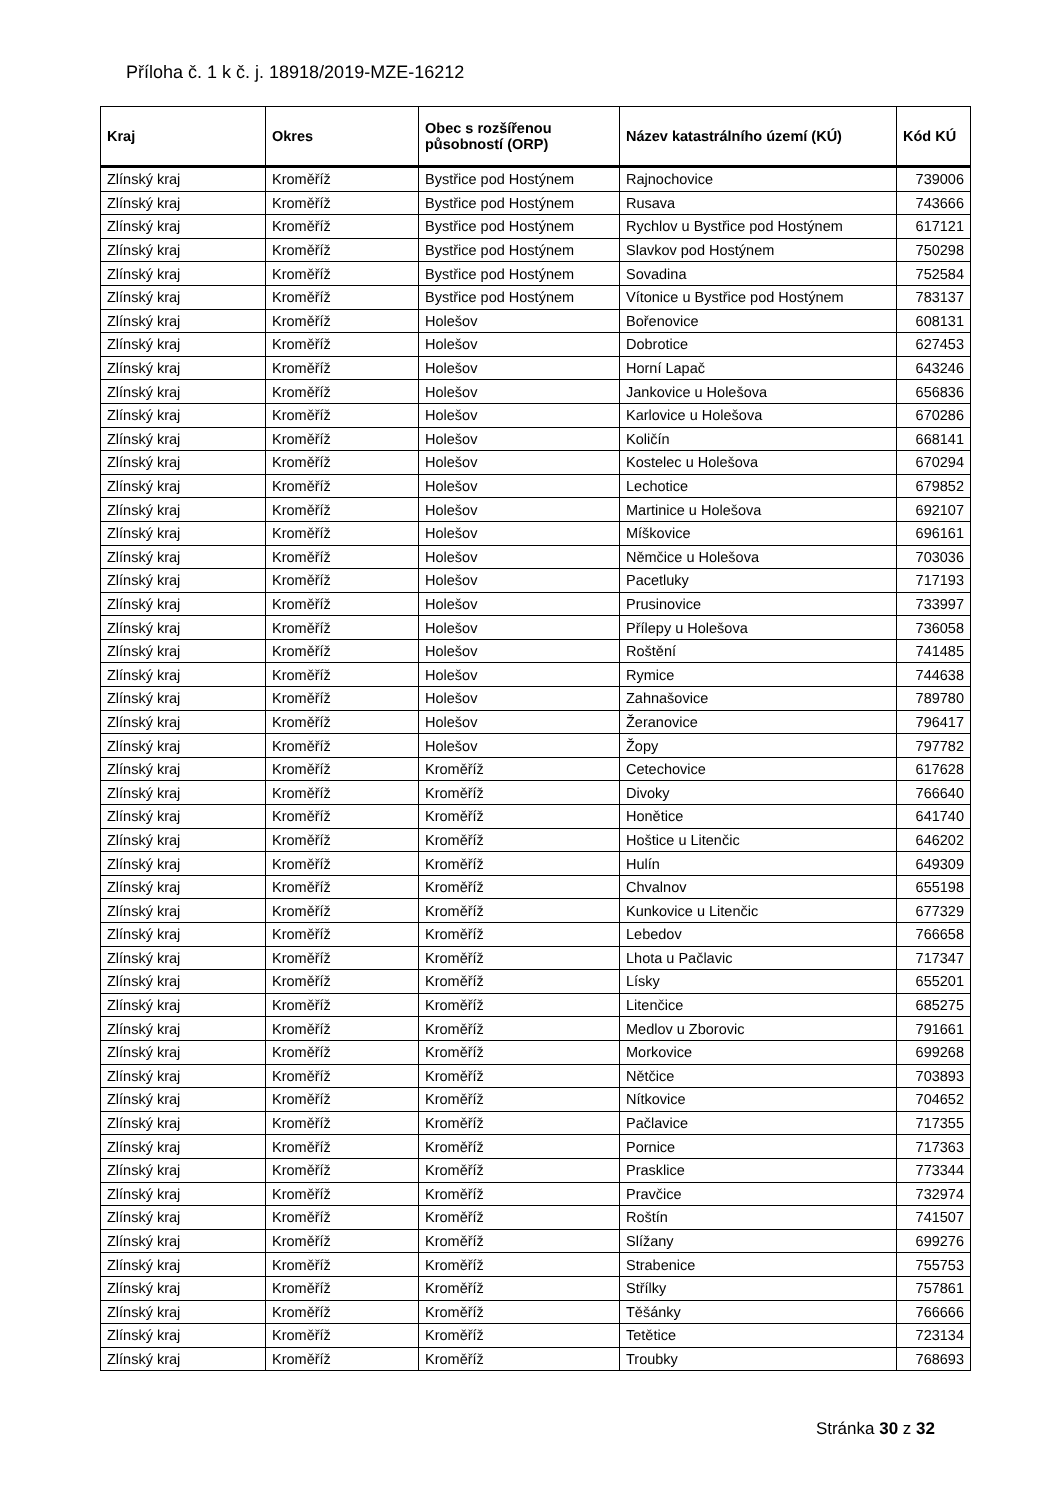Příloha č. 1 k č. j. 18918/2019-MZE-16212
| Kraj | Okres | Obec s rozšířenou působností (ORP) | Název katastrálního území (KÚ) | Kód KÚ |
| --- | --- | --- | --- | --- |
| Zlínský kraj | Kroměříž | Bystřice pod Hostýnem | Rajnochovice | 739006 |
| Zlínský kraj | Kroměříž | Bystřice pod Hostýnem | Rusava | 743666 |
| Zlínský kraj | Kroměříž | Bystřice pod Hostýnem | Rychlov u Bystřice pod Hostýnem | 617121 |
| Zlínský kraj | Kroměříž | Bystřice pod Hostýnem | Slavkov pod Hostýnem | 750298 |
| Zlínský kraj | Kroměříž | Bystřice pod Hostýnem | Sovadina | 752584 |
| Zlínský kraj | Kroměříž | Bystřice pod Hostýnem | Vítonice u Bystřice pod Hostýnem | 783137 |
| Zlínský kraj | Kroměříž | Holešov | Bořenovice | 608131 |
| Zlínský kraj | Kroměříž | Holešov | Dobrotice | 627453 |
| Zlínský kraj | Kroměříž | Holešov | Horní Lapač | 643246 |
| Zlínský kraj | Kroměříž | Holešov | Jankovice u Holešova | 656836 |
| Zlínský kraj | Kroměříž | Holešov | Karlovice u Holešova | 670286 |
| Zlínský kraj | Kroměříž | Holešov | Količín | 668141 |
| Zlínský kraj | Kroměříž | Holešov | Kostelec u Holešova | 670294 |
| Zlínský kraj | Kroměříž | Holešov | Lechotice | 679852 |
| Zlínský kraj | Kroměříž | Holešov | Martinice u Holešova | 692107 |
| Zlínský kraj | Kroměříž | Holešov | Míškovice | 696161 |
| Zlínský kraj | Kroměříž | Holešov | Němčice u Holešova | 703036 |
| Zlínský kraj | Kroměříž | Holešov | Pacetluky | 717193 |
| Zlínský kraj | Kroměříž | Holešov | Prusinovice | 733997 |
| Zlínský kraj | Kroměříž | Holešov | Přílepy u Holešova | 736058 |
| Zlínský kraj | Kroměříž | Holešov | Roštění | 741485 |
| Zlínský kraj | Kroměříž | Holešov | Rymice | 744638 |
| Zlínský kraj | Kroměříž | Holešov | Zahnašovice | 789780 |
| Zlínský kraj | Kroměříž | Holešov | Žeranovice | 796417 |
| Zlínský kraj | Kroměříž | Holešov | Žopy | 797782 |
| Zlínský kraj | Kroměříž | Kroměříž | Cetechovice | 617628 |
| Zlínský kraj | Kroměříž | Kroměříž | Divoky | 766640 |
| Zlínský kraj | Kroměříž | Kroměříž | Honětice | 641740 |
| Zlínský kraj | Kroměříž | Kroměříž | Hoštice u Litenčic | 646202 |
| Zlínský kraj | Kroměříž | Kroměříž | Hulín | 649309 |
| Zlínský kraj | Kroměříž | Kroměříž | Chvalnov | 655198 |
| Zlínský kraj | Kroměříž | Kroměříž | Kunkovice u Litenčic | 677329 |
| Zlínský kraj | Kroměříž | Kroměříž | Lebedov | 766658 |
| Zlínský kraj | Kroměříž | Kroměříž | Lhota u Pačlavic | 717347 |
| Zlínský kraj | Kroměříž | Kroměříž | Lísky | 655201 |
| Zlínský kraj | Kroměříž | Kroměříž | Litenčice | 685275 |
| Zlínský kraj | Kroměříž | Kroměříž | Medlov u Zborovic | 791661 |
| Zlínský kraj | Kroměříž | Kroměříž | Morkovice | 699268 |
| Zlínský kraj | Kroměříž | Kroměříž | Nětčice | 703893 |
| Zlínský kraj | Kroměříž | Kroměříž | Nítkovice | 704652 |
| Zlínský kraj | Kroměříž | Kroměříž | Pačlavice | 717355 |
| Zlínský kraj | Kroměříž | Kroměříž | Pornice | 717363 |
| Zlínský kraj | Kroměříž | Kroměříž | Prasklice | 773344 |
| Zlínský kraj | Kroměříž | Kroměříž | Pravčice | 732974 |
| Zlínský kraj | Kroměříž | Kroměříž | Roštín | 741507 |
| Zlínský kraj | Kroměříž | Kroměříž | Slížany | 699276 |
| Zlínský kraj | Kroměříž | Kroměříž | Strabenice | 755753 |
| Zlínský kraj | Kroměříž | Kroměříž | Střílky | 757861 |
| Zlínský kraj | Kroměříž | Kroměříž | Těšánky | 766666 |
| Zlínský kraj | Kroměříž | Kroměříž | Tetětice | 723134 |
| Zlínský kraj | Kroměříž | Kroměříž | Troubky | 768693 |
Stránka 30 z 32